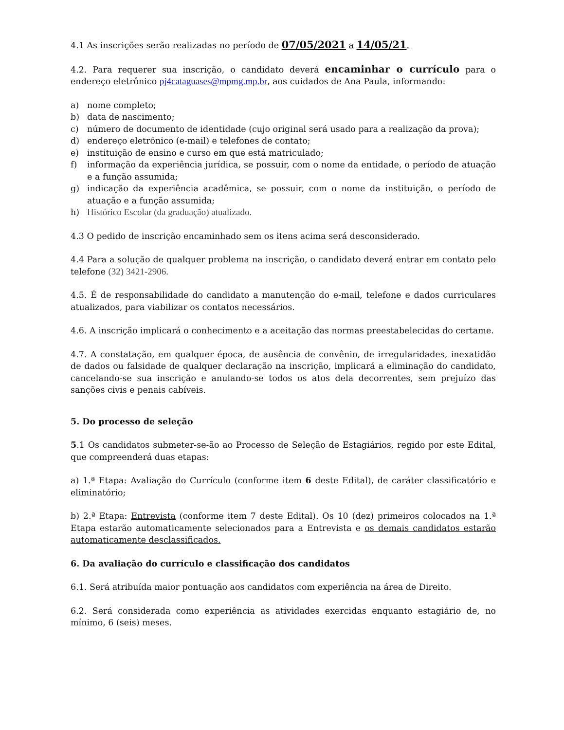4.1 As inscrições serão realizadas no período de 07/05/2021 a 14/05/21.
4.2. Para requerer sua inscrição, o candidato deverá encaminhar o currículo para o endereço eletrônico pj4cataguases@mpmg.mp.br, aos cuidados de Ana Paula, informando:
a) nome completo;
b) data de nascimento;
c) número de documento de identidade (cujo original será usado para a realização da prova);
d) endereço eletrônico (e-mail) e telefones de contato;
e) instituição de ensino e curso em que está matriculado;
f) informação da experiência jurídica, se possuir, com o nome da entidade, o período de atuação e a função assumida;
g) indicação da experiência acadêmica, se possuir, com o nome da instituição, o período de atuação e a função assumida;
h) Histórico Escolar (da graduação) atualizado.
4.3 O pedido de inscrição encaminhado sem os itens acima será desconsiderado.
4.4 Para a solução de qualquer problema na inscrição, o candidato deverá entrar em contato pelo telefone (32) 3421-2906.
4.5. É de responsabilidade do candidato a manutenção do e-mail, telefone e dados curriculares atualizados, para viabilizar os contatos necessários.
4.6. A inscrição implicará o conhecimento e a aceitação das normas preestabelecidas do certame.
4.7. A constatação, em qualquer época, de ausência de convênio, de irregularidades, inexatidão de dados ou falsidade de qualquer declaração na inscrição, implicará a eliminação do candidato, cancelando-se sua inscrição e anulando-se todos os atos dela decorrentes, sem prejuízo das sanções civis e penais cabíveis.
5. Do processo de seleção
5.1 Os candidatos submeter-se-ão ao Processo de Seleção de Estagiários, regido por este Edital, que compreenderá duas etapas:
a) 1.ª Etapa: Avaliação do Currículo (conforme item 6 deste Edital), de caráter classificatório e eliminatório;
b) 2.ª Etapa: Entrevista (conforme item 7 deste Edital). Os 10 (dez) primeiros colocados na 1.ª Etapa estarão automaticamente selecionados para a Entrevista e os demais candidatos estarão automaticamente desclassificados.
6. Da avaliação do currículo e classificação dos candidatos
6.1. Será atribuída maior pontuação aos candidatos com experiência na área de Direito.
6.2. Será considerada como experiência as atividades exercidas enquanto estagiário de, no mínimo, 6 (seis) meses.